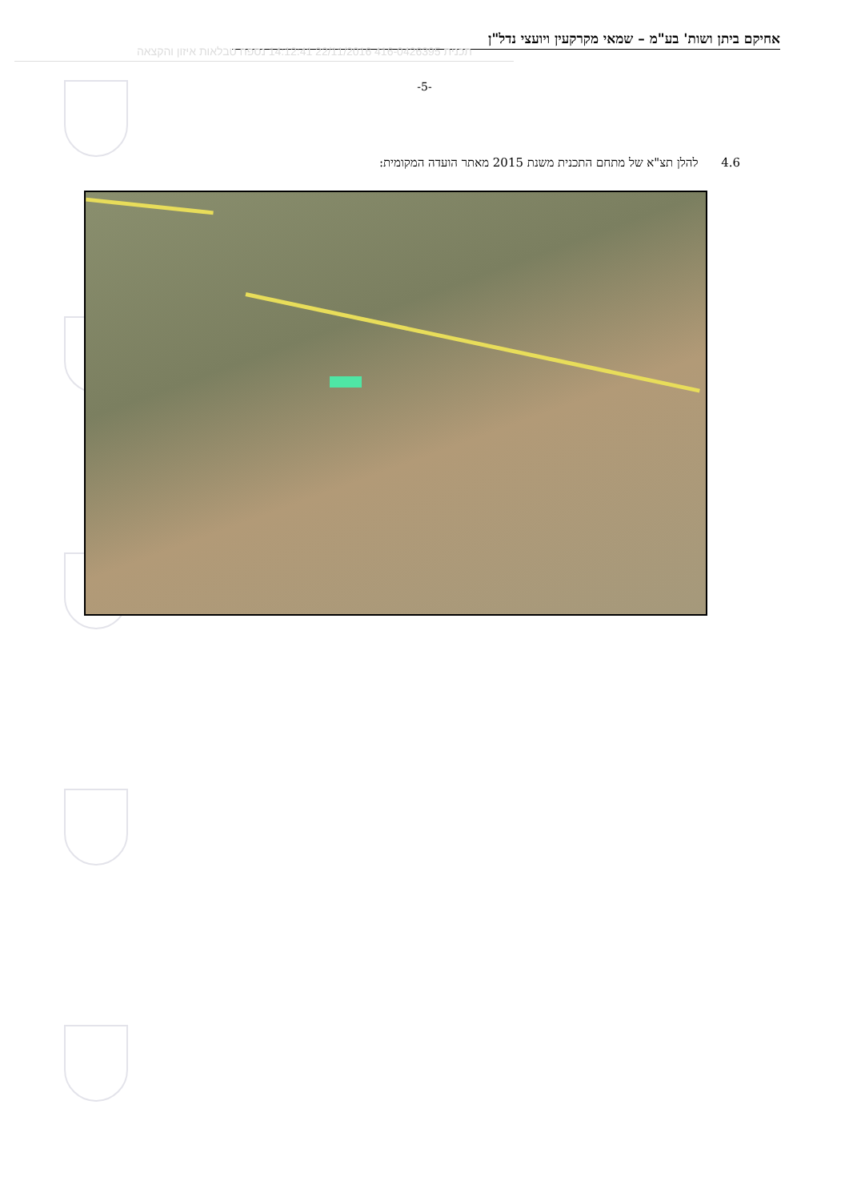אחיקם ביתן ושות' בע"מ – שמאי מקרקעין ויועצי נדל"ן
תכנית 416-0426395 22/11/2016 14:12:41 נספח טבלאות איזון והקצאה
-5-
4.6 להלן תצ"א של מתחם התכנית משנת 2015 מאתר הועדה המקומית: